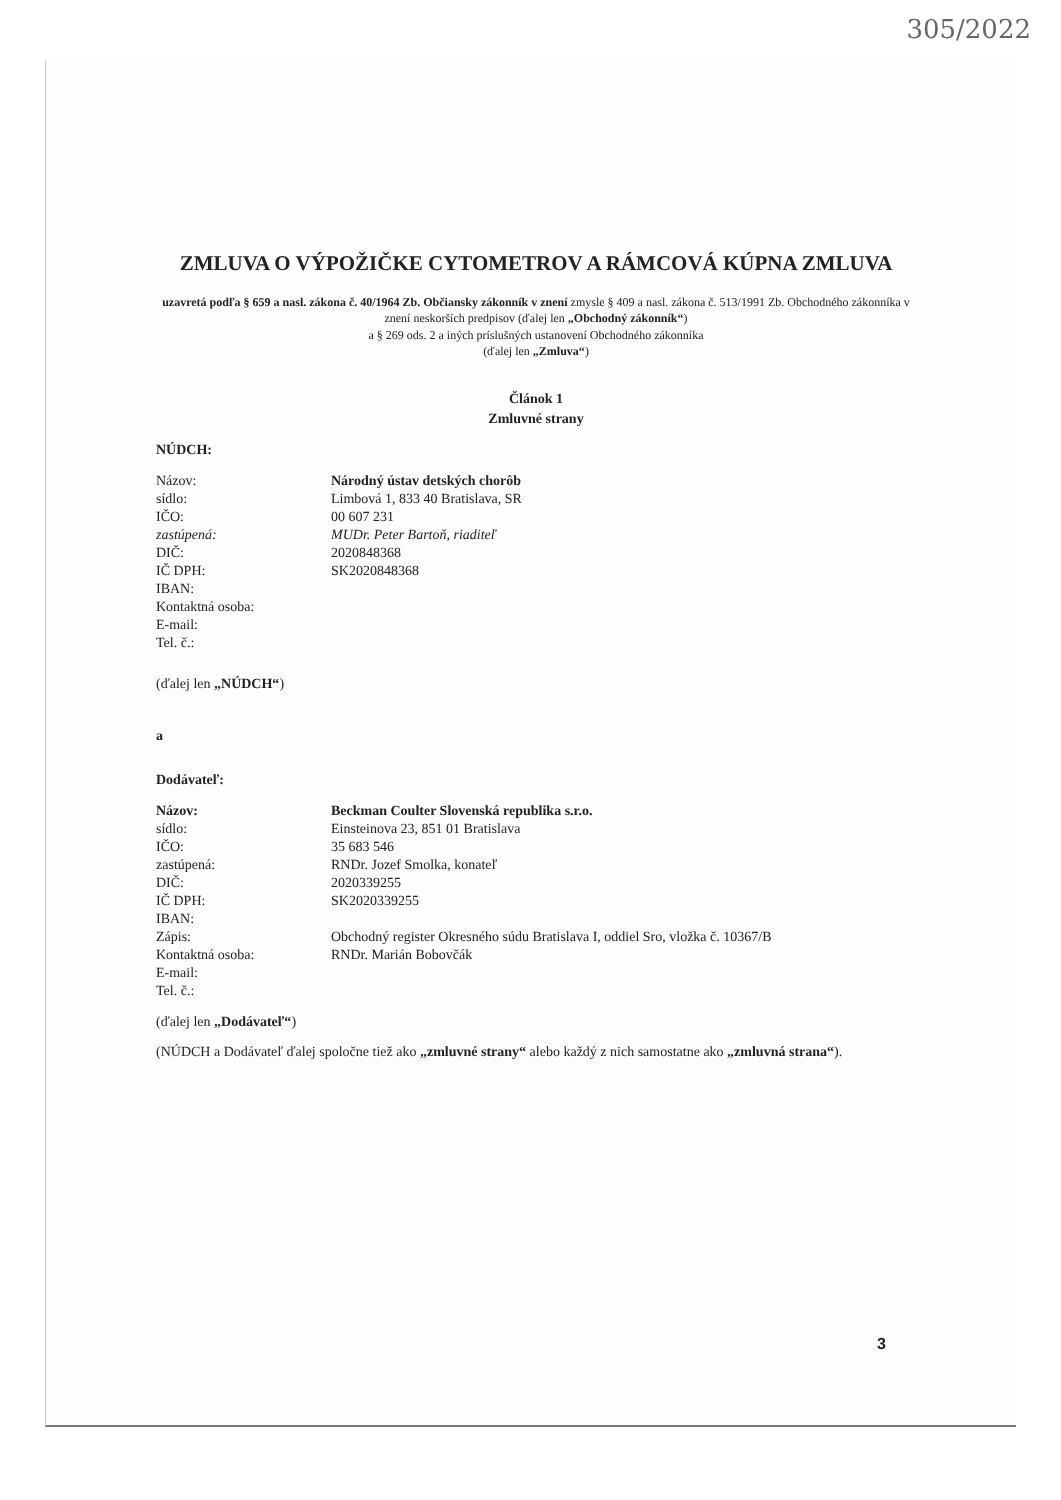305/2022
ZMLUVA O VÝPOŽIČKE CYTOMETROV A RÁMCOVÁ KÚPNA ZMLUVA
uzavretá podľa § 659 a nasl. zákona č. 40/1964 Zb. Občiansky zákonník v znení zmysle § 409 a nasl. zákona č. 513/1991 Zb. Obchodného zákonníka v znení neskorších predpisov (ďalej len „Obchodný zákonník“)
a § 269 ods. 2 a iných príslušných ustanovení Obchodného zákonníka
(ďalej len „Zmluva“)
Článok 1
Zmluvné strany
NÚDCH:
Názov: Národný ústav detských chorôb
sídlo: Limbová 1, 833 40 Bratislava, SR
IČO: 00 607 231
zastúpená: MUDr. Peter Bartoň, riaditeľ
DIČ: 2020848368
IČ DPH: SK2020848368
IBAN:
Kontaktná osoba:
E-mail:
Tel. č.:
(ďalej len „NÚDCH“)
a
Dodávateľ:
Názov: Beckman Coulter Slovenská republika s.r.o.
sídlo: Einsteinova 23, 851 01 Bratislava
IČO: 35 683 546
zastúpená: RNDr. Jozef Smolka, konateľ
DIČ: 2020339255
IČ DPH: SK2020339255
IBAN:
Zápis: Obchodný register Okresného súdu Bratislava I, oddiel Sro, vložka č. 10367/B
Kontaktná osoba: RNDr. Marián Bobovčák
E-mail:
Tel. č.:
(ďalej len „Dodávateľ“)
(NÚDCH a Dodávateľ ďalej spoločne tiež ako „zmluvné strany“ alebo každý z nich samostatne ako „zmluvná strana“).
3